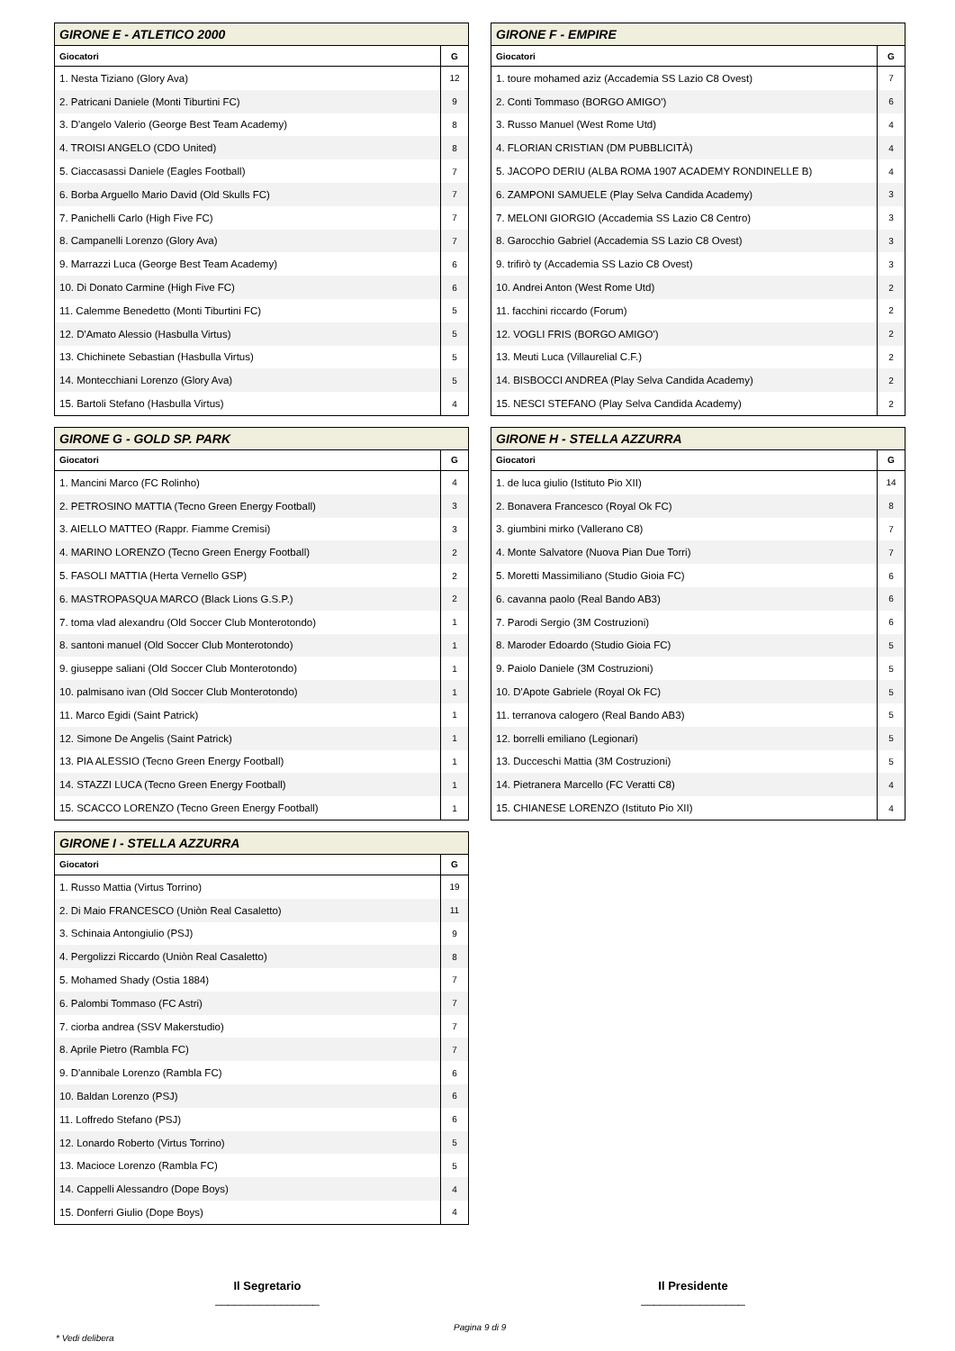| GIRONE E - ATLETICO 2000 | |
| --- | --- |
| Giocatori | G |
| 1. Nesta Tiziano (Glory Ava) | 12 |
| 2. Patricani Daniele (Monti Tiburtini FC) | 9 |
| 3. D'angelo Valerio (George Best Team Academy) | 8 |
| 4. TROISI ANGELO (CDO United) | 8 |
| 5. Ciaccasassi Daniele (Eagles Football) | 7 |
| 6. Borba Arguello Mario David (Old Skulls FC) | 7 |
| 7. Panichelli Carlo (High Five FC) | 7 |
| 8. Campanelli Lorenzo (Glory Ava) | 7 |
| 9. Marrazzi Luca (George Best Team Academy) | 6 |
| 10. Di Donato Carmine (High Five FC) | 6 |
| 11. Calemme Benedetto (Monti Tiburtini FC) | 5 |
| 12. D'Amato Alessio (Hasbulla Virtus) | 5 |
| 13. Chichinete Sebastian (Hasbulla Virtus) | 5 |
| 14. Montecchiani Lorenzo (Glory Ava) | 5 |
| 15. Bartoli Stefano (Hasbulla Virtus) | 4 |
| GIRONE F - EMPIRE | |
| --- | --- |
| Giocatori | G |
| 1. toure mohamed aziz (Accademia SS Lazio C8 Ovest) | 7 |
| 2. Conti Tommaso (BORGO AMIGO') | 6 |
| 3. Russo Manuel (West Rome Utd) | 4 |
| 4. FLORIAN CRISTIAN (DM PUBBLICITÀ) | 4 |
| 5. JACOPO DERIU (ALBA ROMA 1907 ACADEMY RONDINELLE B) | 4 |
| 6. ZAMPONI SAMUELE (Play Selva Candida Academy) | 3 |
| 7. MELONI GIORGIO (Accademia SS Lazio C8 Centro) | 3 |
| 8. Garocchio Gabriel (Accademia SS Lazio C8 Ovest) | 3 |
| 9. trifirò ty (Accademia SS Lazio C8 Ovest) | 3 |
| 10. Andrei Anton (West Rome Utd) | 2 |
| 11. facchini riccardo (Forum) | 2 |
| 12. VOGLI FRIS (BORGO AMIGO') | 2 |
| 13. Meuti Luca (Villaurelial C.F.) | 2 |
| 14. BISBOCCI ANDREA (Play Selva Candida Academy) | 2 |
| 15. NESCI STEFANO (Play Selva Candida Academy) | 2 |
| GIRONE G - GOLD SP. PARK | |
| --- | --- |
| Giocatori | G |
| 1. Mancini Marco (FC Rolinho) | 4 |
| 2. PETROSINO MATTIA (Tecno Green Energy Football) | 3 |
| 3. AIELLO MATTEO (Rappr. Fiamme Cremisi) | 3 |
| 4. MARINO LORENZO (Tecno Green Energy Football) | 2 |
| 5. FASOLI MATTIA (Herta Vernello GSP) | 2 |
| 6. MASTROPASQUA MARCO (Black Lions G.S.P.) | 2 |
| 7. toma vlad alexandru (Old Soccer Club Monterotondo) | 1 |
| 8. santoni manuel (Old Soccer Club Monterotondo) | 1 |
| 9. giuseppe saliani (Old Soccer Club Monterotondo) | 1 |
| 10. palmisano ivan (Old Soccer Club Monterotondo) | 1 |
| 11. Marco Egidi (Saint Patrick) | 1 |
| 12. Simone De Angelis (Saint Patrick) | 1 |
| 13. PIA ALESSIO (Tecno Green Energy Football) | 1 |
| 14. STAZZI LUCA (Tecno Green Energy Football) | 1 |
| 15. SCACCO LORENZO (Tecno Green Energy Football) | 1 |
| GIRONE H - STELLA AZZURRA | |
| --- | --- |
| Giocatori | G |
| 1. de luca giulio (Istituto Pio XII) | 14 |
| 2. Bonavera Francesco (Royal Ok FC) | 8 |
| 3. giumbini mirko (Vallerano C8) | 7 |
| 4. Monte Salvatore (Nuova Pian Due Torri) | 7 |
| 5. Moretti Massimiliano (Studio Gioia FC) | 6 |
| 6. cavanna paolo (Real Bando AB3) | 6 |
| 7. Parodi Sergio (3M Costruzioni) | 6 |
| 8. Maroder Edoardo (Studio Gioia FC) | 5 |
| 9. Paiolo Daniele (3M Costruzioni) | 5 |
| 10. D'Apote Gabriele (Royal Ok FC) | 5 |
| 11. terranova calogero (Real Bando AB3) | 5 |
| 12. borrelli emiliano (Legionari) | 5 |
| 13. Ducceschi Mattia (3M Costruzioni) | 5 |
| 14. Pietranera Marcello (FC Veratti C8) | 4 |
| 15. CHIANESE LORENZO (Istituto Pio XII) | 4 |
| GIRONE I - STELLA AZZURRA | |
| --- | --- |
| Giocatori | G |
| 1. Russo Mattia (Virtus Torrino) | 19 |
| 2. Di Maio FRANCESCO (Uniòn Real Casaletto) | 11 |
| 3. Schinaia Antongiulio (PSJ) | 9 |
| 4. Pergolizzi Riccardo (Uniòn Real Casaletto) | 8 |
| 5. Mohamed Shady (Ostia 1884) | 7 |
| 6. Palombi Tommaso (FC Astri) | 7 |
| 7. ciorba andrea (SSV Makerstudio) | 7 |
| 8. Aprile Pietro (Rambla FC) | 7 |
| 9. D'annibale Lorenzo (Rambla FC) | 6 |
| 10. Baldan Lorenzo (PSJ) | 6 |
| 11. Loffredo Stefano (PSJ) | 6 |
| 12. Lonardo Roberto (Virtus Torrino) | 5 |
| 13. Macioce Lorenzo (Rambla FC) | 5 |
| 14. Cappelli Alessandro (Dope Boys) | 4 |
| 15. Donferri Giulio (Dope Boys) | 4 |
Il Segretario
________________
Il Presidente
________________
Pagina 9 di 9
* Vedi delibera